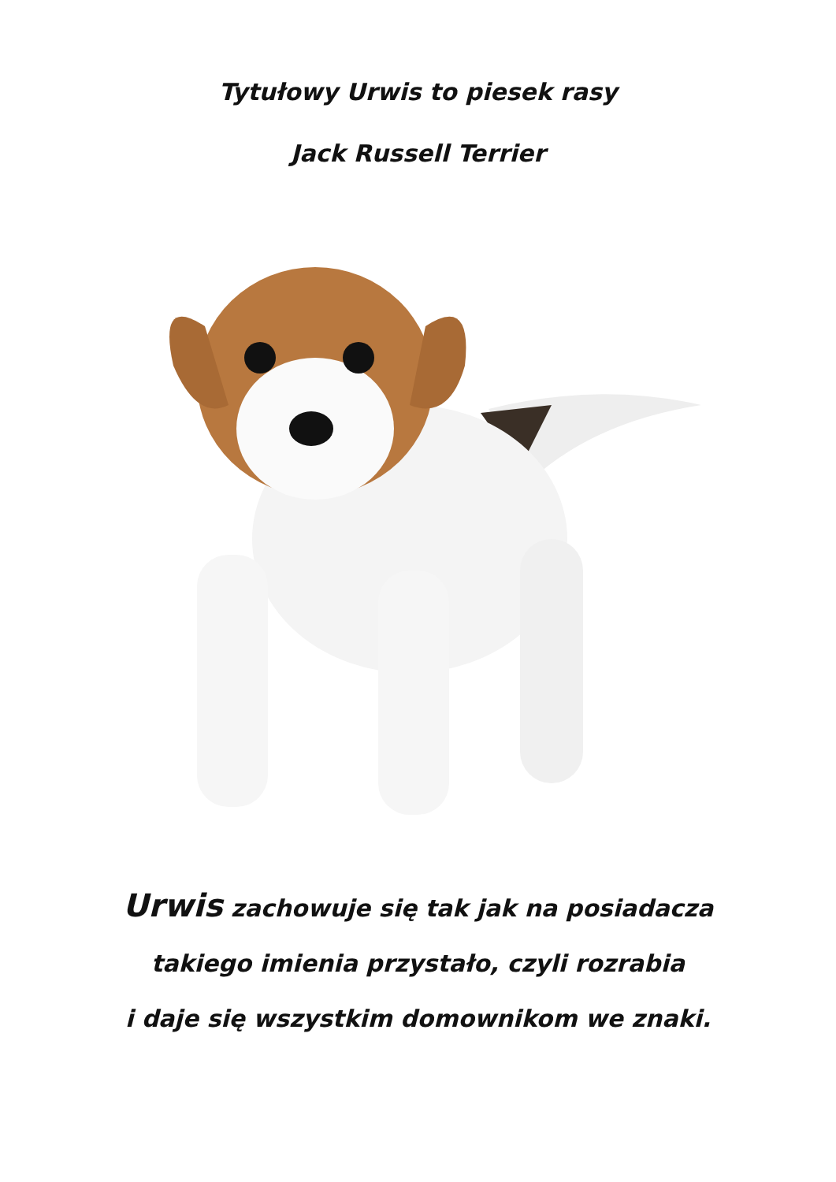Tytułowy Urwis to piesek rasy
Jack Russell Terrier
Urwis zachowuje się tak jak na posiadacza
takiego imienia przystało, czyli rozrabia
i daje się wszystkim domownikom we znaki.